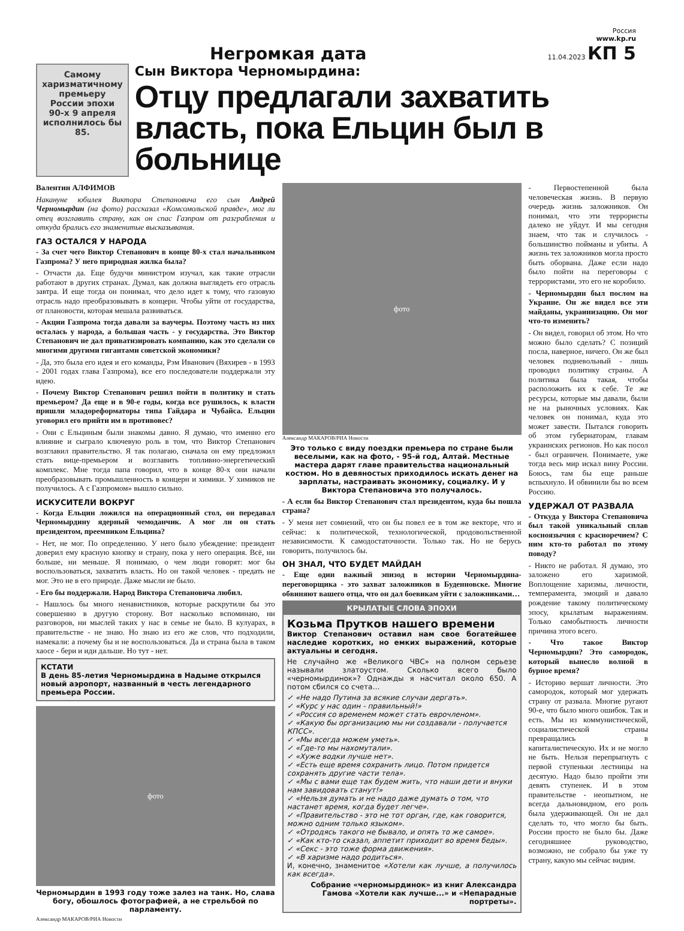Негромкая дата
Россия
www.kp.ru
11.04.2023 КП 5
Самому харизматичному премьеру России эпохи 90-х 9 апреля исполнилось бы 85.
Сын Виктора Черномырдина:
Отцу предлагали захватить власть, пока Ельцин был в больнице
Валентин АЛФИМОВ
Накануне юбилея Виктора Степановича его сын Андрей Черномырдин (на фото) рассказал «Комсомольской правде», мог ли отец возглавить страну, как он спас Газпром от разграбления и откуда брались его знаменитые высказывания.
ГАЗ ОСТАЛСЯ У НАРОДА
- За счет чего Виктор Степанович в конце 80-х стал начальником Газпрома? У него природная жилка была?
- Отчасти да. Еще будучи министром изучал, как такие отрасли работают в других странах. Думал, как должна выглядеть его отрасль завтра. И еще тогда он понимал, что дело идет к тому, что газовую отрасль надо преобразовывать в концерн. Чтобы уйти от государства, от плановости, которая мешала развиваться.
- Акции Газпрома тогда давали за ваучеры. Поэтому часть из них осталась у народа, а большая часть - у государства. Это Виктор Степанович не дал приватизировать компанию, как это сделали со многими другими гигантами советской экономики?
- Да, это была его идея и его команды, Рэм Иванович (Вяхирев - в 1993 - 2001 годах глава Газпрома), все его последователи поддержали эту идею.
- Почему Виктор Степанович решил пойти в политику и стать премьером? Да еще и в 90-е годы, когда все рушилось, к власти пришли младореформаторы типа Гайдара и Чубайса. Ельцин уговорил его прийти им в противовес?
- Они с Ельциным были знакомы давно. Я думаю, что именно его влияние и сыграло ключевую роль в том, что Виктор Степанович возглавил правительство. Я так полагаю, сначала он ему предложил стать вице-премьером и возглавить топливно-энергетический комплекс. Мне тогда папа говорил, что в конце 80-х они начали преобразовывать промышленность в концерн и химики. У химиков не получилось. А с Газпромом» вышло сильно.
ИСКУСИТЕЛИ ВОКРУГ
- Когда Ельцин ложился на операционный стол, он передавал Черномырдину ядерный чемоданчик. А мог ли он стать президентом, преемником Ельцина?
- Нет, не мог. По определению. У него было убеждение: президент доверил ему красную кнопку и страну, пока у него операция. Всё, ни больше, ни меньше. Я понимаю, о чем люди говорят: мог бы воспользоваться, захватить власть. Но он такой человек - предать не мог. Это не в его природе. Даже мысли не было.
- Его бы поддержали. Народ Виктора Степановича любил.
- Нашлось бы много ненавистников, которые раскрутили бы это совершенно в другую сторону. Вот насколько вспоминаю, ни разговоров, ни мыслей таких у нас в семье не было. В кулуарах, в правительстве - не знаю. Но знаю из его же слов, что подходили, намекали: а почему бы и не воспользоваться. Да и страна была в таком хаосе - бери и иди дальше. Но тут - нет.
КСТАТИ
В день 85-летия Черномырдина в Надыме открылся новый аэропорт, названный в честь легендарного премьера России.
фото
Черномырдин в 1993 году тоже залез на танк. Но, слава богу, обошлось фотографией, а не стрельбой по парламенту.
Александр МАКАРОВ/РИА Новости
фото
Александр МАКАРОВ/РИА Новости
Это только с виду поездки премьера по стране были веселыми, как на фото, - 95-й год, Алтай. Местные мастера дарят главе правительства национальный костюм. Но в девяностых приходилось искать денег на зарплаты, настраивать экономику, социалку. И у Виктора Степановича это получалось.
- А если бы Виктор Степанович стал президентом, куда бы пошла страна?
- У меня нет сомнений, что он бы повел ее в том же векторе, что и сейчас: к политической, технологической, продовольственной независимости. К самодостаточности. Только так. Но не берусь говорить, получилось бы.
ОН ЗНАЛ, ЧТО БУДЕТ МАЙДАН
- Еще один важный эпизод в истории Черномырдина-переговорщика - это захват заложников в Буденновске. Многие обвиняют вашего отца, что он дал боевикам уйти с заложниками…
КРЫЛАТЫЕ СЛОВА ЭПОХИ
Козьма Прутков нашего времени
Виктор Степанович оставил нам свое богатейшее наследие коротких, но емких выражений, которые актуальны и сегодня.
Не случайно же «Великого ЧВС» на полном серьезе называли златоустом. Сколько всего было «черномырдинок»? Однажды я насчитал около 650. А потом сбился со счета…
✓ «Не надо Путина за всякие случаи дергать».
✓ «Курс у нас один - правильный!»
✓ «Россия со временем может стать еврочленом».
✓ «Какую бы организацию мы ни создавали - получается КПСС».
✓ «Мы всегда можем уметь».
✓ «Где-то мы нахомутали».
✓ «Хуже водки лучше нет».
✓ «Есть еще время сохранить лицо. Потом придется сохранять другие части тела».
✓ «Мы с вами еще так будем жить, что наши дети и внуки нам завидовать станут!»
✓ «Нельзя думать и не надо даже думать о том, что настанет время, когда будет легче».
✓ «Правительство - это не тот орган, где, как говорится, можно одним только языком».
✓ «Отродясь такого не бывало, и опять то же самое».
✓ «Как кто-то сказал, аппетит приходит во время беды».
✓ «Секс - это тоже форма движения».
✓ «В харизме надо родиться».
И, конечно, знаменитое «Хотели как лучше, а получилось как всегда».
Собрание «черномырдинок» из книг Александра Гамова «Хотели как лучше...» и «Непарадные портреты».
- Первостепенной была человеческая жизнь. В первую очередь жизнь заложников. Он понимал, что эти террористы далеко не уйдут. И мы сегодня знаем, что так и случилось - большинство пойманы и убиты. А жизнь тех заложников могла просто быть оборвана. Даже если надо было пойти на переговоры с террористами, это его не коробило.
- Черномырдин был послом на Украине. Он же видел все эти майданы, украинизацию. Он мог что-то изменить?
- Он видел, говорил об этом. Но что можно было сделать? С позиций посла, наверное, ничего. Он же был человек подневольный - лишь проводил политику страны. А политика была такая, чтобы расположить их к себе. Те же ресурсы, которые мы давали, были не на рыночных условиях. Как человек он понимал, куда это может завести. Пытался говорить об этом губернаторам, главам украинских регионов. Но как посол - был ограничен. Понимаете, уже тогда весь мир искал вину России. Боюсь, там бы еще раньше вспыхнуло. И обвинили бы во всем Россию.
УДЕРЖАЛ ОТ РАЗВАЛА
- Откуда у Виктора Степановича был такой уникальный сплав косноязычия с красноречием? С ним кто-то работал по этому поводу?
- Никто не работал. Я думаю, это заложено его харизмой. Воплощение харизмы, личности, темперамента, эмоций и давало рождение такому политическому эпосу, крылатым выражениям. Только самобытность личности причина этого всего.
- Что такое Виктор Черномырдин? Это самородок, который вынесло волной в бурное время?
- Историю вершат личности. Это самородок, который мог удержать страну от развала. Многие ругают 90-е, что было много ошибок. Так и есть. Мы из коммунистической, социалистической страны превращались в капиталистическую. Их и не могло не быть. Нельзя перепрыгнуть с первой ступеньки лестницы на десятую. Надо было пройти эти девять ступенек. И в этом правительстве - неопытном, не всегда дальновидном, его роль была удерживающей. Он не дал сделать то, что могло бы быть. России просто не было бы. Даже сегодняшнее руководство, возможно, не собрало бы уже ту страну, какую мы сейчас видим.